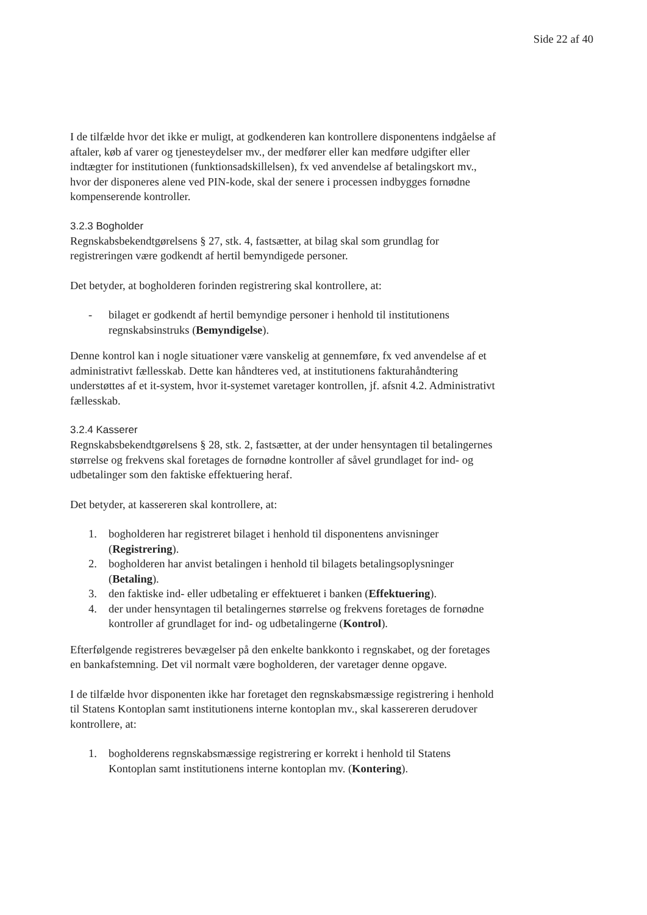Side 22 af 40
I de tilfælde hvor det ikke er muligt, at godkenderen kan kontrollere disponentens indgåelse af aftaler, køb af varer og tjenesteydelser mv., der medfører eller kan medføre udgifter eller indtægter for institutionen (funktionsadskillelsen), fx ved anvendelse af betalingskort mv., hvor der disponeres alene ved PIN-kode, skal der senere i processen indbygges fornødne kompenserende kontroller.
3.2.3 Bogholder
Regnskabsbekendtgørelsens § 27, stk. 4, fastsætter, at bilag skal som grundlag for registreringen være godkendt af hertil bemyndigede personer.
Det betyder, at bogholderen forinden registrering skal kontrollere, at:
- bilaget er godkendt af hertil bemyndige personer i henhold til institutionens regnskabsinstruks (Bemyndigelse).
Denne kontrol kan i nogle situationer være vanskelig at gennemføre, fx ved anvendelse af et administrativt fællesskab. Dette kan håndteres ved, at institutionens fakturahåndtering understøttes af et it-system, hvor it-systemet varetager kontrollen, jf. afsnit 4.2. Administrativt fællesskab.
3.2.4 Kasserer
Regnskabsbekendtgørelsens § 28, stk. 2, fastsætter, at der under hensyntagen til betalingernes størrelse og frekvens skal foretages de fornødne kontroller af såvel grundlaget for ind- og udbetalinger som den faktiske effektuering heraf.
Det betyder, at kassereren skal kontrollere, at:
1. bogholderen har registreret bilaget i henhold til disponentens anvisninger (Registrering).
2. bogholderen har anvist betalingen i henhold til bilagets betalingsoplysninger (Betaling).
3. den faktiske ind- eller udbetaling er effektueret i banken (Effektuering).
4. der under hensyntagen til betalingernes størrelse og frekvens foretages de fornødne kontroller af grundlaget for ind- og udbetalingerne (Kontrol).
Efterfølgende registreres bevægelser på den enkelte bankkonto i regnskabet, og der foretages en bankafstemning. Det vil normalt være bogholderen, der varetager denne opgave.
I de tilfælde hvor disponenten ikke har foretaget den regnskabsmæssige registrering i henhold til Statens Kontoplan samt institutionens interne kontoplan mv., skal kassereren derudover kontrollere, at:
1. bogholderens regnskabsmæssige registrering er korrekt i henhold til Statens Kontoplan samt institutionens interne kontoplan mv. (Kontering).